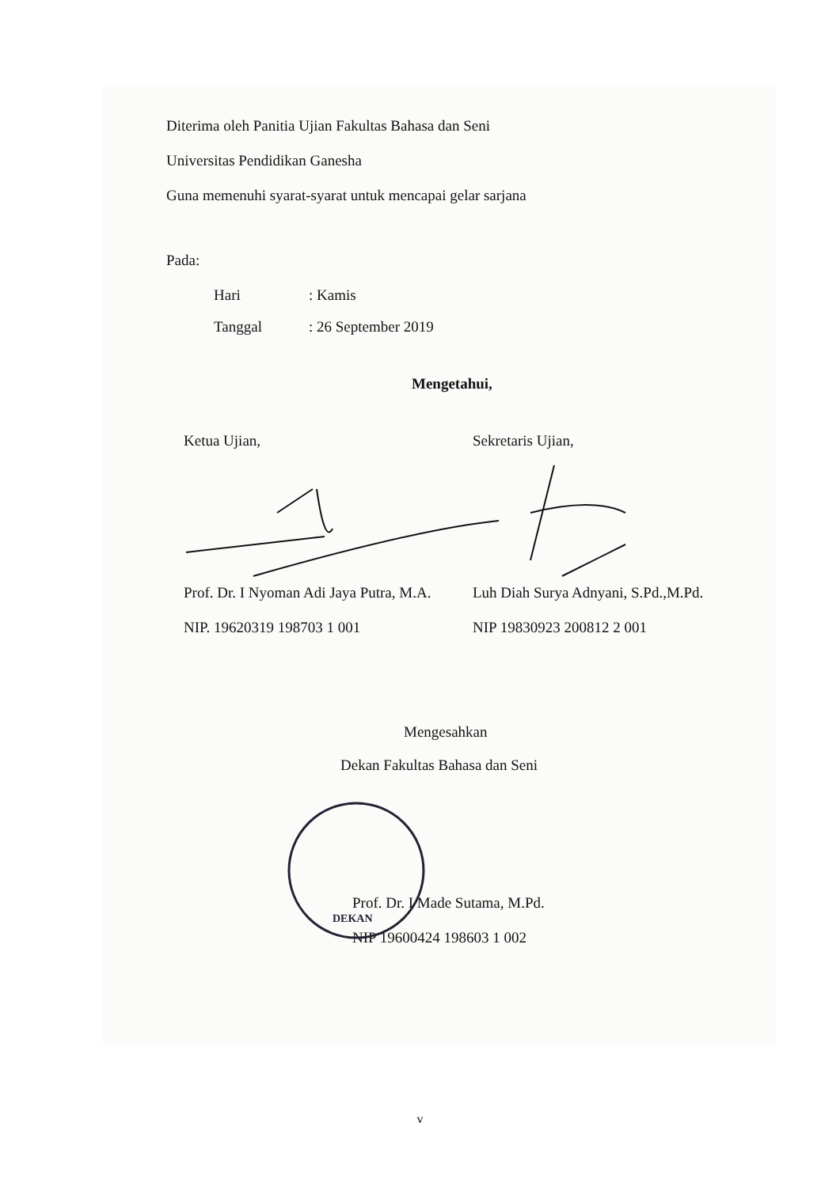Diterima oleh Panitia Ujian Fakultas Bahasa dan Seni
Universitas Pendidikan Ganesha
Guna memenuhi syarat-syarat untuk mencapai gelar sarjana
Pada:
Hari: Kamis
Tanggal: 26 September 2019
Mengetahui,
Ketua Ujian, Sekretaris Ujian,
Prof. Dr. I Nyoman Adi Jaya Putra, M.A.
NIP. 19620319 198703 1 001
Luh Diah Surya Adnyani, S.Pd.,M.Pd.
NIP 19830923 200812 2 001
Mengesahkan
Dekan Fakultas Bahasa dan Seni
DEKAN
Prof. Dr. I Made Sutama, M.Pd.
NIP 19600424 198603 1 002
v